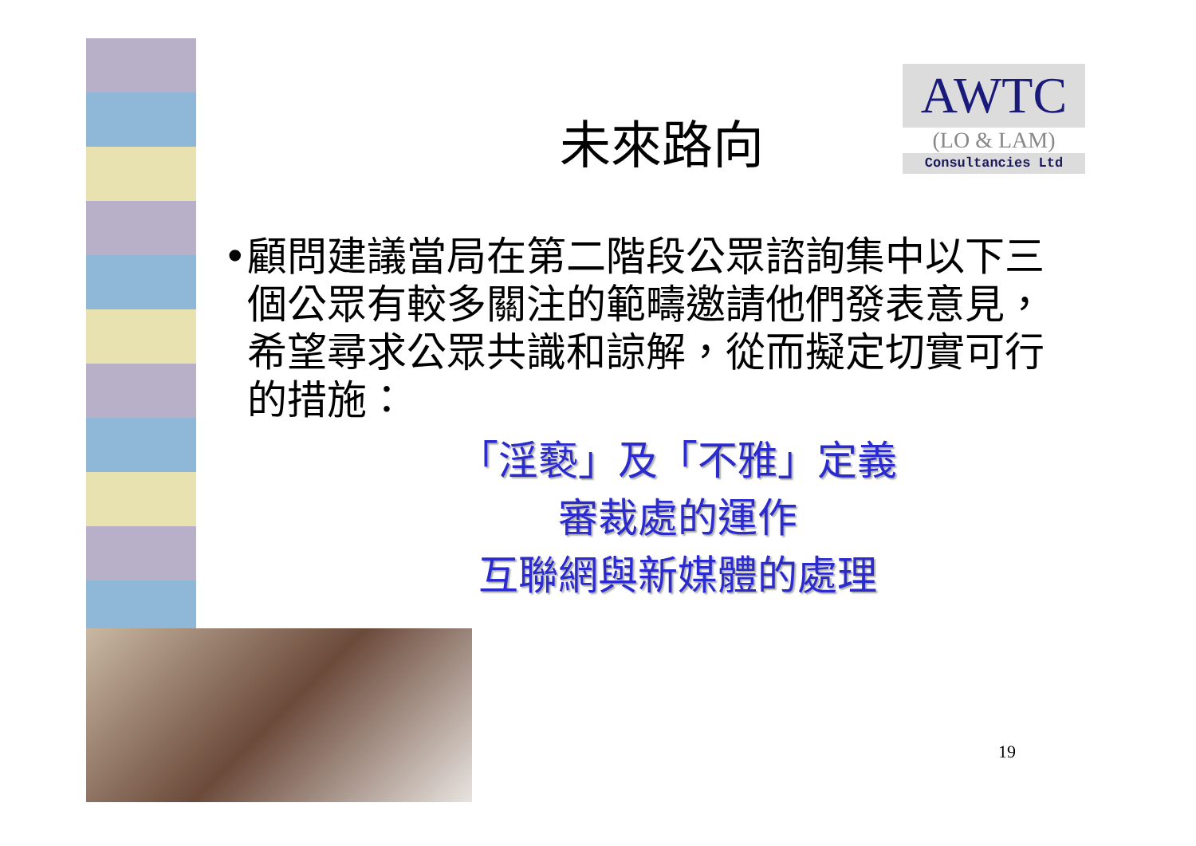AWTC
(LO & LAM)
Consultancies Ltd
未來路向
• 顧問建議當局在第二階段公眾諮詢集中以下三個公眾有較多關注的範疇邀請他們發表意見，希望尋求公眾共識和諒解，從而擬定切實可行的措施：
「淫褻」及「不雅」定義
審裁處的運作
互聯網與新媒體的處理
19